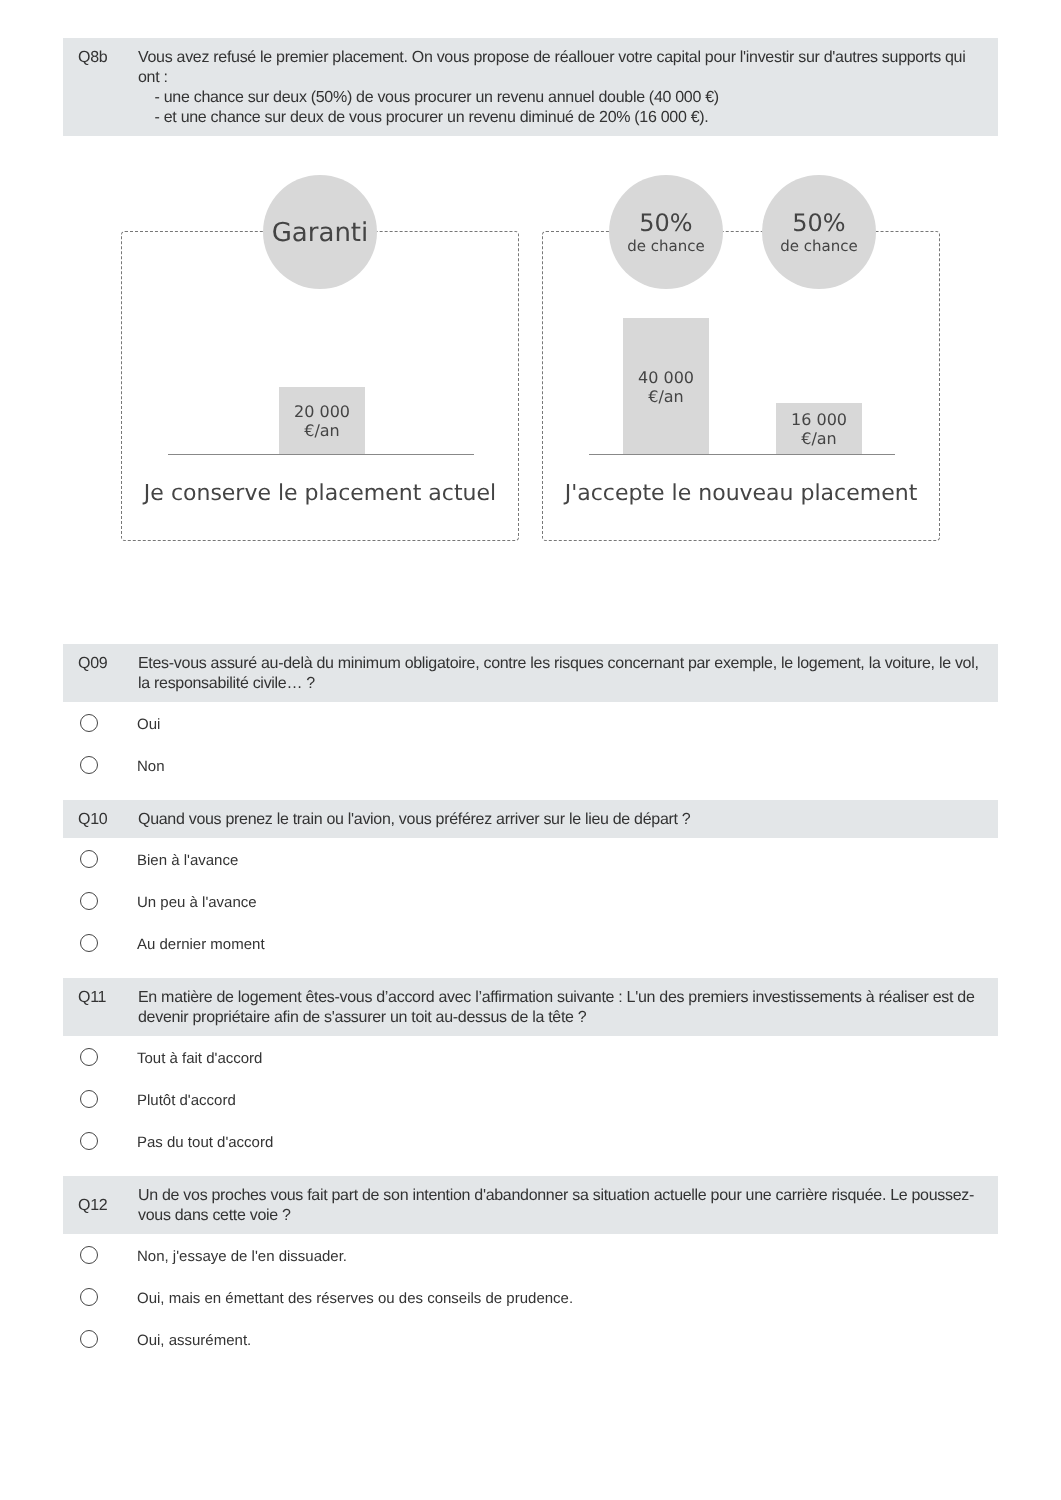Q8b Vous avez refusé le premier placement. On vous propose de réallouer votre capital pour l'investir sur d'autres supports qui ont :
- une chance sur deux (50%) de vous procurer un revenu annuel double (40 000 €)
- et une chance sur deux de vous procurer un revenu diminué de 20% (16 000 €).
Garanti
20 000
€/an
Je conserve le placement actuel
50%
de chance
50%
de chance
40 000
€/an
16 000
€/an
J'accepte le nouveau placement
Q09 Etes-vous assuré au-delà du minimum obligatoire, contre les risques concernant par exemple, le logement, la voiture, le vol, la responsabilité civile… ?
Oui
Non
Q10 Quand vous prenez le train ou l'avion, vous préférez arriver sur le lieu de départ ?
Bien à l'avance
Un peu à l'avance
Au dernier moment
Q11 En matière de logement êtes-vous d’accord avec l’affirmation suivante : L'un des premiers investissements à réaliser est de devenir propriétaire afin de s'assurer un toit au-dessus de la tête ?
Tout à fait d'accord
Plutôt d'accord
Pas du tout d'accord
Q12 Un de vos proches vous fait part de son intention d'abandonner sa situation actuelle pour une carrière risquée. Le poussez-vous dans cette voie ?
Non, j'essaye de l'en dissuader.
Oui, mais en émettant des réserves ou des conseils de prudence.
Oui, assurément.